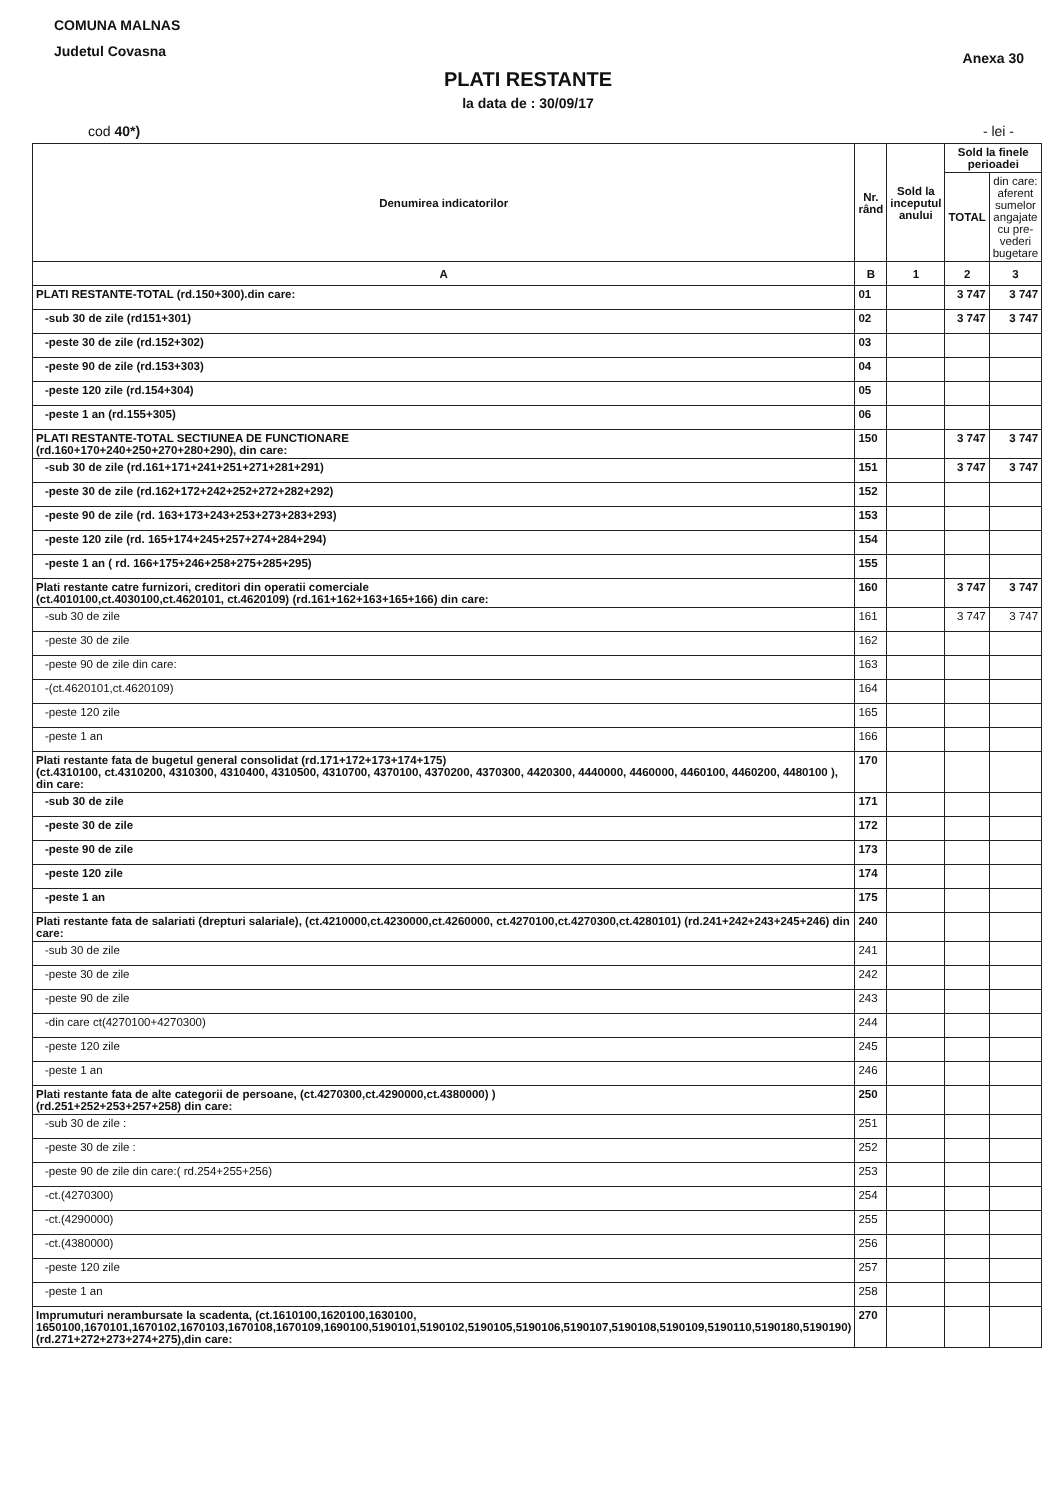COMUNA MALNAS
Judetul Covasna
Anexa 30
PLATI RESTANTE
la data de : 30/09/17
cod 40*) - lei -
| Denumirea indicatorilor | Nr. rând | Sold la inceputul anului | Sold la finele perioadei | |
| --- | --- | --- | --- | --- |
| | | | TOTAL | din care: aferent sumelor angajate cu pre-vederi bugetare |
| A | B | 1 | 2 | 3 |
| PLATI RESTANTE-TOTAL (rd.150+300).din care: | 01 | | 3 747 | 3 747 |
| -sub 30 de zile (rd151+301) | 02 | | 3 747 | 3 747 |
| -peste 30 de zile (rd.152+302) | 03 | | | |
| -peste 90 de zile (rd.153+303) | 04 | | | |
| -peste 120 zile (rd.154+304) | 05 | | | |
| -peste 1 an (rd.155+305) | 06 | | | |
| PLATI RESTANTE-TOTAL SECTIUNEA DE FUNCTIONARE (rd.160+170+240+250+270+280+290), din care: | 150 | | 3 747 | 3 747 |
| -sub 30 de zile (rd.161+171+241+251+271+281+291) | 151 | | 3 747 | 3 747 |
| -peste 30 de zile (rd.162+172+242+252+272+282+292) | 152 | | | |
| -peste 90 de zile (rd. 163+173+243+253+273+283+293) | 153 | | | |
| -peste 120 zile (rd. 165+174+245+257+274+284+294) | 154 | | | |
| -peste 1 an ( rd. 166+175+246+258+275+285+295) | 155 | | | |
| Plati restante catre furnizori, creditori din operatii comerciale (ct.4010100,ct.4030100,ct.4620101, ct.4620109) (rd.161+162+163+165+166) din care: | 160 | | 3 747 | 3 747 |
| -sub 30 de zile | 161 | | 3 747 | 3 747 |
| -peste 30 de zile | 162 | | | |
| -peste 90 de zile din care: | 163 | | | |
| -(ct.4620101,ct.4620109) | 164 | | | |
| -peste 120 zile | 165 | | | |
| -peste 1 an | 166 | | | |
| Plati restante fata de bugetul general consolidat (rd.171+172+173+174+175) (ct.4310100, ct.4310200, 4310300, 4310400, 4310500, 4310700, 4370100, 4370200, 4370300, 4420300, 4440000, 4460000, 4460100, 4460200, 4480100 ), din care: | 170 | | | |
| -sub 30 de zile | 171 | | | |
| -peste 30 de zile | 172 | | | |
| -peste 90 de zile | 173 | | | |
| -peste 120 zile | 174 | | | |
| -peste 1 an | 175 | | | |
| Plati restante fata de salariati (drepturi salariale), (ct.4210000,ct.4230000,ct.4260000, ct.4270100,ct.4270300,ct.4280101) (rd.241+242+243+245+246) din care: | 240 | | | |
| -sub 30 de zile | 241 | | | |
| -peste 30 de zile | 242 | | | |
| -peste 90 de zile | 243 | | | |
| -din care ct(4270100+4270300) | 244 | | | |
| -peste 120 zile | 245 | | | |
| -peste 1 an | 246 | | | |
| Plati restante fata de alte categorii de persoane, (ct.4270300,ct.4290000,ct.4380000) ) (rd.251+252+253+257+258) din care: | 250 | | | |
| -sub 30 de zile : | 251 | | | |
| -peste 30 de zile : | 252 | | | |
| -peste 90 de zile din care:( rd.254+255+256) | 253 | | | |
| -ct.(4270300) | 254 | | | |
| -ct.(4290000) | 255 | | | |
| -ct.(4380000) | 256 | | | |
| -peste 120 zile | 257 | | | |
| -peste 1 an | 258 | | | |
| Imprumuturi nerambursate la scadenta, (ct.1610100,1620100,1630100, 1650100,1670101,1670102,1670103,1670108,1670109,1690100,5190101,5190102,5190105,5190106,5190107,5190108,5190109,5190110,5190180,5190190) (rd.271+272+273+274+275),din care: | 270 | | | |